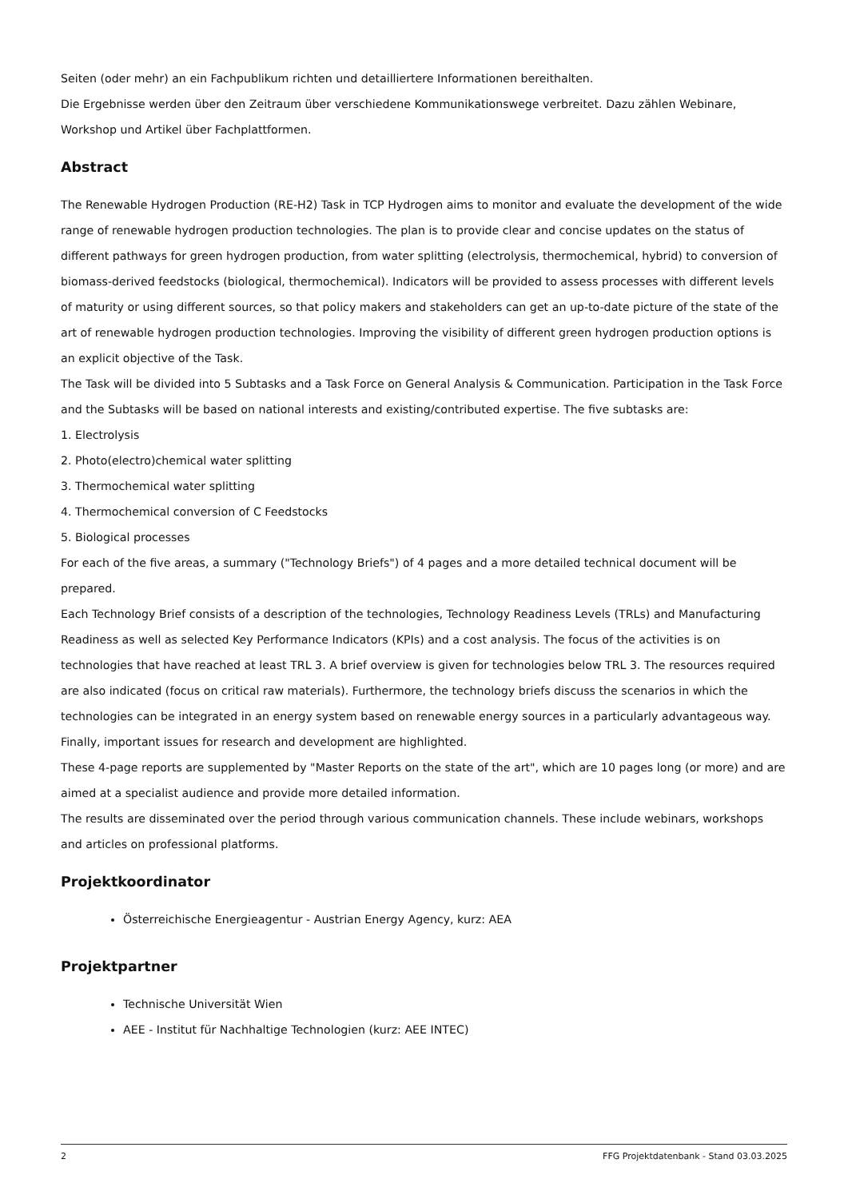Seiten (oder mehr) an ein Fachpublikum richten und detailliertere Informationen bereithalten.
Die Ergebnisse werden über den Zeitraum über verschiedene Kommunikationswege verbreitet. Dazu zählen Webinare, Workshop und Artikel über Fachplattformen.
Abstract
The Renewable Hydrogen Production (RE-H2) Task in TCP Hydrogen aims to monitor and evaluate the development of the wide range of renewable hydrogen production technologies. The plan is to provide clear and concise updates on the status of different pathways for green hydrogen production, from water splitting (electrolysis, thermochemical, hybrid) to conversion of biomass-derived feedstocks (biological, thermochemical). Indicators will be provided to assess processes with different levels of maturity or using different sources, so that policy makers and stakeholders can get an up-to-date picture of the state of the art of renewable hydrogen production technologies. Improving the visibility of different green hydrogen production options is an explicit objective of the Task.
The Task will be divided into 5 Subtasks and a Task Force on General Analysis & Communication. Participation in the Task Force and the Subtasks will be based on national interests and existing/contributed expertise. The five subtasks are:
1. Electrolysis
2. Photo(electro)chemical water splitting
3. Thermochemical water splitting
4. Thermochemical conversion of C Feedstocks
5. Biological processes
For each of the five areas, a summary ("Technology Briefs") of 4 pages and a more detailed technical document will be prepared.
Each Technology Brief consists of a description of the technologies, Technology Readiness Levels (TRLs) and Manufacturing Readiness as well as selected Key Performance Indicators (KPIs) and a cost analysis. The focus of the activities is on technologies that have reached at least TRL 3. A brief overview is given for technologies below TRL 3. The resources required are also indicated (focus on critical raw materials). Furthermore, the technology briefs discuss the scenarios in which the technologies can be integrated in an energy system based on renewable energy sources in a particularly advantageous way. Finally, important issues for research and development are highlighted.
These 4-page reports are supplemented by "Master Reports on the state of the art", which are 10 pages long (or more) and are aimed at a specialist audience and provide more detailed information.
The results are disseminated over the period through various communication channels. These include webinars, workshops and articles on professional platforms.
Projektkoordinator
Österreichische Energieagentur - Austrian Energy Agency, kurz: AEA
Projektpartner
Technische Universität Wien
AEE - Institut für Nachhaltige Technologien (kurz: AEE INTEC)
2 FFG Projektdatenbank - Stand 03.03.2025